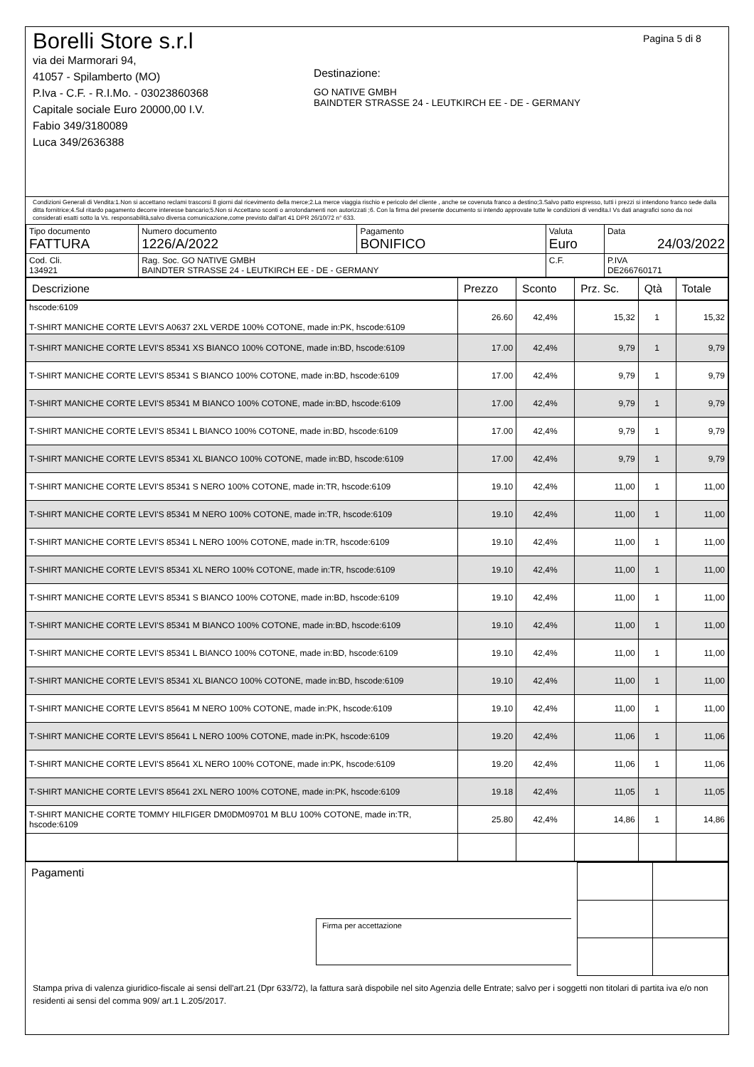Borelli Store s.r.l
via dei Marmorari 94,
41057 - Spilamberto (MO)
P.Iva - C.F. - R.I.Mo. - 03023860368
Capitale sociale Euro 20000,00 I.V.
Fabio 349/3180089
Luca 349/2636388
Destinazione:
GO NATIVE GMBH
BAINDTER STRASSE 24 - LEUTKIRCH EE - DE - GERMANY
Pagina 5 di 8
Condizioni Generali di Vendita:1.Non si accettano reclami trascorsi 8 giorni dal ricevimento della merce;2.La merce viaggia rischio e pericolo del cliente , anche se covenuta franco a destino;3.Salvo patto espresso, tutti i prezzi si intendono franco sede dalla ditta fornitrice;4.Sul ritardo pagamento decorre interesse bancario;5.Non si Accettano sconti o arrotondamenti non autorizzati ;6. Con la firma del presente documento si intendo approvate tutte le condizioni di vendita.I Vs dati anagrafici sono da noi considerati esatti sotto la Vs. responsabilità,salvo diversa comunicazione,come previsto dall'art 41 DPR 26/10/72 n° 633.
| Tipo documento FATTURA | Numero documento 1226/A/2022 | Pagamento BONIFICO | Valuta Euro | Data 24/03/2022 | |
| Cod. Cli. 134921 | Rag. Soc. GO NATIVE GMBH BAINDTER STRASSE 24 - LEUTKIRCH EE - DE - GERMANY | | C.F. | | P.IVA DE266760171 |
| Descrizione | Prezzo | Sconto | Prz. Sc. | Qtà | Totale |
| --- | --- | --- | --- | --- | --- |
| hscode:6109 T-SHIRT MANICHE CORTE LEVI'S A0637 2XL VERDE 100% COTONE, made in:PK, hscode:6109 | 26.60 | 42,4% | 15,32 | 1 | 15,32 |
| T-SHIRT MANICHE CORTE LEVI'S 85341 XS BIANCO 100% COTONE, made in:BD, hscode:6109 | 17.00 | 42,4% | 9,79 | 1 | 9,79 |
| T-SHIRT MANICHE CORTE LEVI'S 85341 S BIANCO 100% COTONE, made in:BD, hscode:6109 | 17.00 | 42,4% | 9,79 | 1 | 9,79 |
| T-SHIRT MANICHE CORTE LEVI'S 85341 M BIANCO 100% COTONE, made in:BD, hscode:6109 | 17.00 | 42,4% | 9,79 | 1 | 9,79 |
| T-SHIRT MANICHE CORTE LEVI'S 85341 L BIANCO 100% COTONE, made in:BD, hscode:6109 | 17.00 | 42,4% | 9,79 | 1 | 9,79 |
| T-SHIRT MANICHE CORTE LEVI'S 85341 XL BIANCO 100% COTONE, made in:BD, hscode:6109 | 17.00 | 42,4% | 9,79 | 1 | 9,79 |
| T-SHIRT MANICHE CORTE LEVI'S 85341 S NERO 100% COTONE, made in:TR, hscode:6109 | 19.10 | 42,4% | 11,00 | 1 | 11,00 |
| T-SHIRT MANICHE CORTE LEVI'S 85341 M NERO 100% COTONE, made in:TR, hscode:6109 | 19.10 | 42,4% | 11,00 | 1 | 11,00 |
| T-SHIRT MANICHE CORTE LEVI'S 85341 L NERO 100% COTONE, made in:TR, hscode:6109 | 19.10 | 42,4% | 11,00 | 1 | 11,00 |
| T-SHIRT MANICHE CORTE LEVI'S 85341 XL NERO 100% COTONE, made in:TR, hscode:6109 | 19.10 | 42,4% | 11,00 | 1 | 11,00 |
| T-SHIRT MANICHE CORTE LEVI'S 85341 S BIANCO 100% COTONE, made in:BD, hscode:6109 | 19.10 | 42,4% | 11,00 | 1 | 11,00 |
| T-SHIRT MANICHE CORTE LEVI'S 85341 M BIANCO 100% COTONE, made in:BD, hscode:6109 | 19.10 | 42,4% | 11,00 | 1 | 11,00 |
| T-SHIRT MANICHE CORTE LEVI'S 85341 L BIANCO 100% COTONE, made in:BD, hscode:6109 | 19.10 | 42,4% | 11,00 | 1 | 11,00 |
| T-SHIRT MANICHE CORTE LEVI'S 85341 XL BIANCO 100% COTONE, made in:BD, hscode:6109 | 19.10 | 42,4% | 11,00 | 1 | 11,00 |
| T-SHIRT MANICHE CORTE LEVI'S 85641 M NERO 100% COTONE, made in:PK, hscode:6109 | 19.10 | 42,4% | 11,00 | 1 | 11,00 |
| T-SHIRT MANICHE CORTE LEVI'S 85641 L NERO 100% COTONE, made in:PK, hscode:6109 | 19.20 | 42,4% | 11,06 | 1 | 11,06 |
| T-SHIRT MANICHE CORTE LEVI'S 85641 XL NERO 100% COTONE, made in:PK, hscode:6109 | 19.20 | 42,4% | 11,06 | 1 | 11,06 |
| T-SHIRT MANICHE CORTE LEVI'S 85641 2XL NERO 100% COTONE, made in:PK, hscode:6109 | 19.18 | 42,4% | 11,05 | 1 | 11,05 |
| T-SHIRT MANICHE CORTE TOMMY HILFIGER DM0DM09701 M BLU 100% COTONE, made in:TR, hscode:6109 | 25.80 | 42,4% | 14,86 | 1 | 14,86 |
Pagamenti
Firma per accettazione
Stampa priva di valenza giuridico-fiscale ai sensi dell'art.21 (Dpr 633/72), la fattura sarà dispobile nel sito Agenzia delle Entrate; salvo per i soggetti non titolari di partita iva e/o non residenti ai sensi del comma 909/ art.1 L.205/2017.